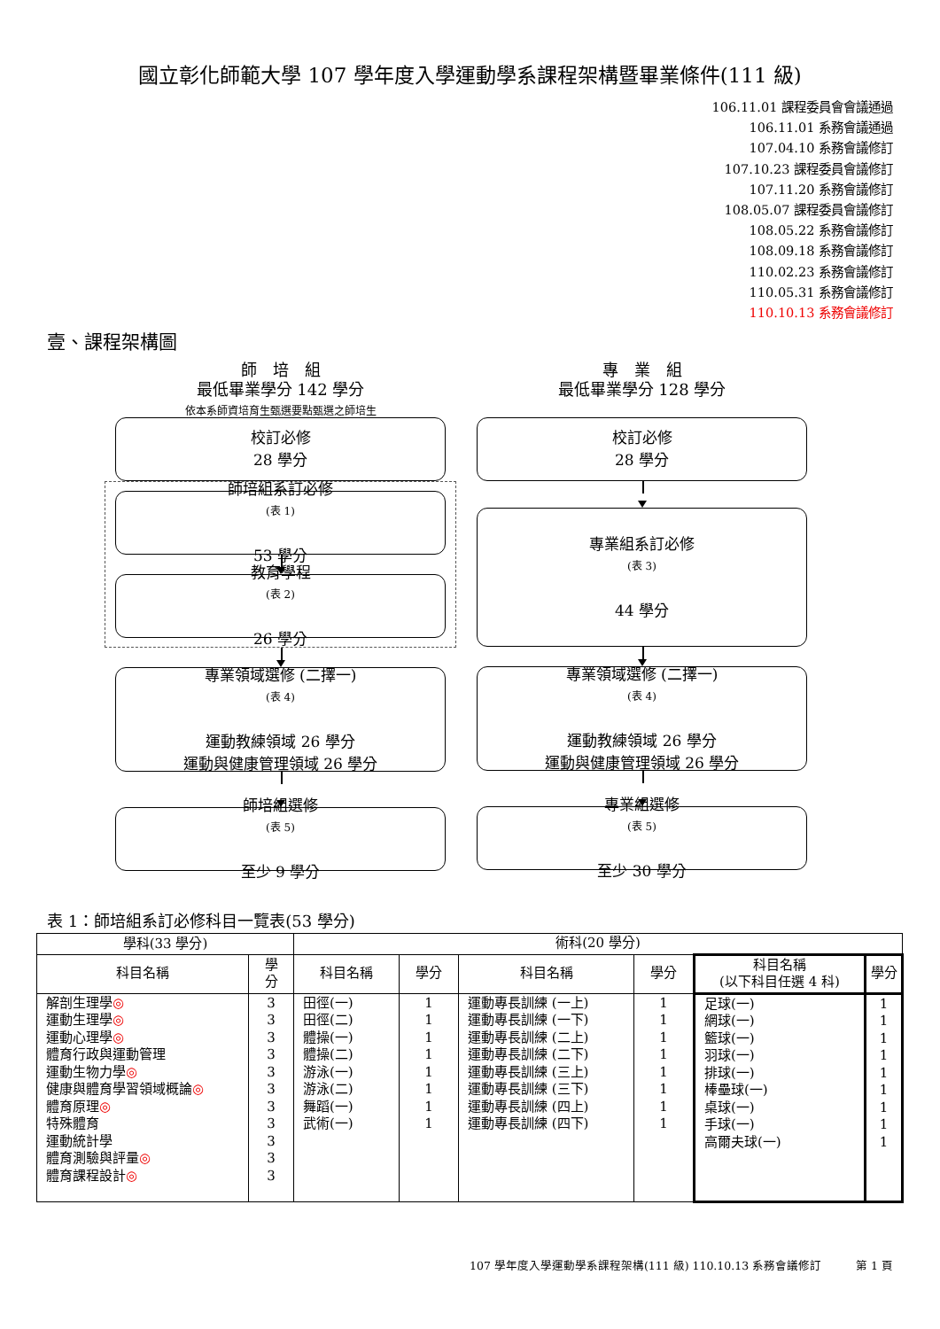國立彰化師範大學 107 學年度入學運動學系課程架構暨畢業條件(111 級)
106.11.01 課程委員會會議通過
106.11.01 系務會議通過
107.04.10 系務會議修訂
107.10.23 課程委員會議修訂
107.11.20 系務會議修訂
108.05.07 課程委員會議修訂
108.05.22 系務會議修訂
108.09.18 系務會議修訂
110.02.23 系務會議修訂
110.05.31 系務會議修訂
110.10.13 系務會議修訂
壹、課程架構圖
師　培　組
最低畢業學分 142 學分
依本系師資培育生甄選要點甄選之師培生
校訂必修
28 學分
師培組系訂必修
(表 1)
53 學分
教育學程
(表 2)
26 學分
專業領域選修 (二擇一)
(表 4)
運動教練領域 26 學分
運動與健康管理領域 26 學分
師培組選修
(表 5)
至少 9 學分
專　業　組
最低畢業學分 128 學分
校訂必修
28 學分
專業組系訂必修
(表 3)
44 學分
專業領域選修 (二擇一)
(表 4)
運動教練領域 26 學分
運動與健康管理領域 26 學分
專業組選修
(表 5)
至少 30 學分
表 1：師培組系訂必修科目一覽表(53 學分)
| 學科(33 學分) | | 術科(20 學分) | | | | | |
| --- | --- | --- | --- | --- | --- | --- | --- |
| 科目名稱 | 學 分 | 科目名稱 | 學分 | 科目名稱 | 學分 | 科目名稱 (以下科目任選 4 科) | 學分 |
| 解剖生理學 ◎ 運動生理學 ◎ 運動心理學 ◎ 體育行政與運動管理 運動生物力學 ◎ 健康與體育學習領域概論 ◎ 體育原理 ◎ 特殊體育 運動統計學 體育測驗與評量 ◎ 體育課程設計 ◎ | 3 3 3 3 3 3 3 3 3 3 3 | 田徑(一) 田徑(二) 體操(一) 體操(二) 游泳(一) 游泳(二) 舞蹈(一) 武術(一) | 1 1 1 1 1 1 1 1 | 運動專長訓練 (一上) 運動專長訓練 (一下) 運動專長訓練 (二上) 運動專長訓練 (二下) 運動專長訓練 (三上) 運動專長訓練 (三下) 運動專長訓練 (四上) 運動專長訓練 (四下) | 1 1 1 1 1 1 1 1 | 足球(一) 網球(一) 籃球(一) 羽球(一) 排球(一) 棒壘球(一) 桌球(一) 手球(一) 高爾夫球(一) | 1 1 1 1 1 1 1 1 1 |
107 學年度入學運動學系課程架構(111 級) 110.10.13 系務會議修訂　　　第 1 頁